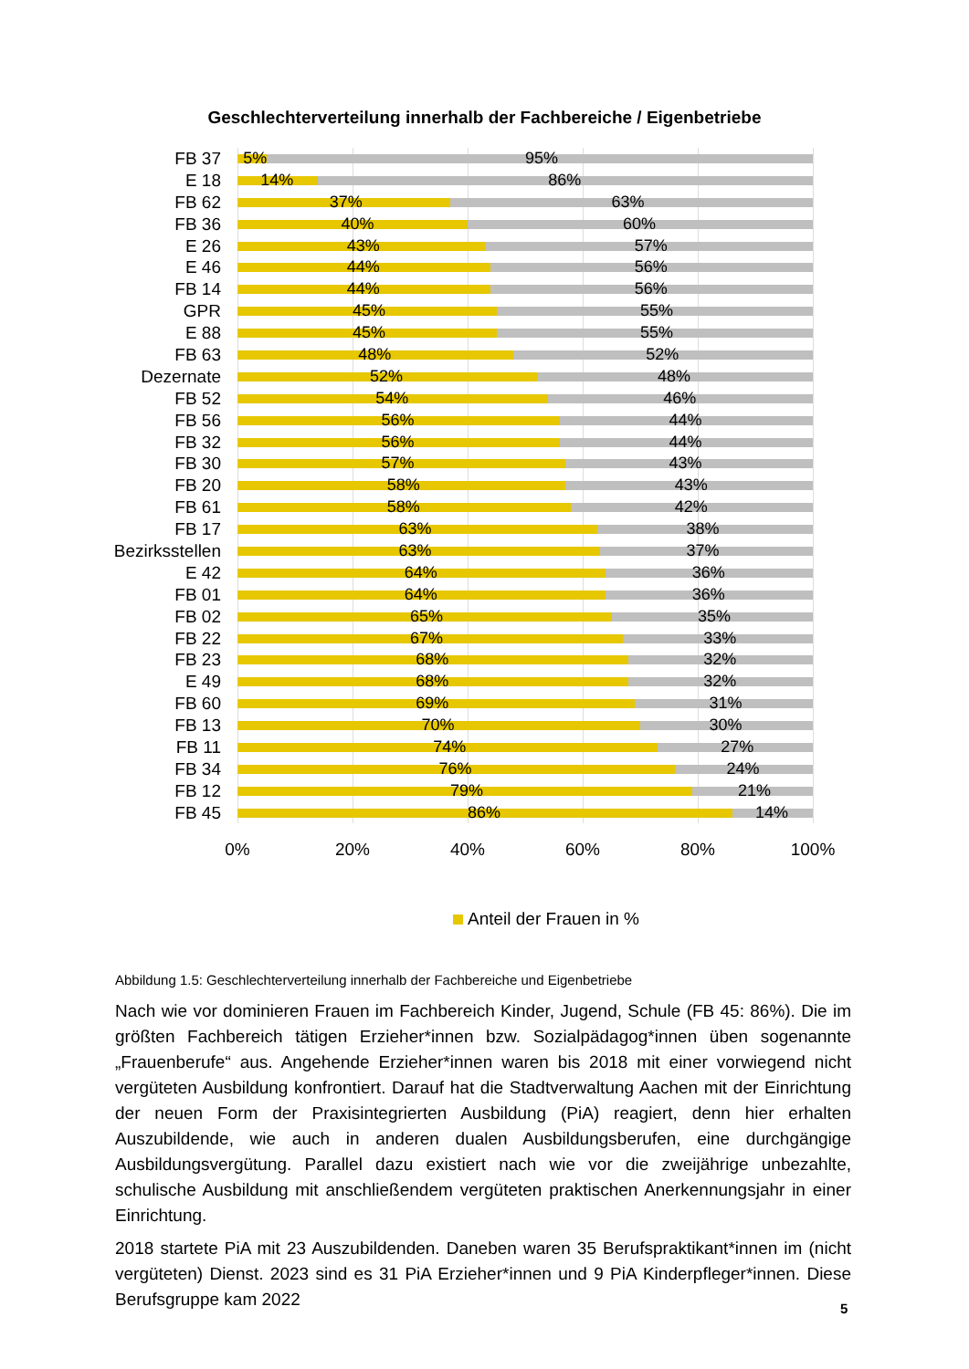Geschlechterverteilung innerhalb der Fachbereiche / Eigenbetriebe
FB 37
5% 95%
E 18
14% 86%
FB 62
37% 63%
FB 36
40% 60%
E 26
43% 57%
E 46
44% 56%
FB 14
44% 56%
GPR
45% 55%
E 88
45% 55%
FB 63
48% 52%
Dezernate
52% 48%
FB 52
54% 46%
FB 56
56% 44%
FB 32
56% 44%
FB 30
57% 43%
FB 20
58% 43%
FB 61
58% 42%
FB 17
63% 38%
Bezirksstellen
63% 37%
E 42
64% 36%
FB 01
64% 36%
FB 02
65% 35%
FB 22
67% 33%
FB 23
68% 32%
E 49
68% 32%
FB 60
69% 31%
FB 13
70% 30%
FB 11
74% 27%
FB 34
76% 24%
FB 12
79% 21%
FB 45
86% 14%
0% 20% 40% 60% 80% 100%
Anteil der Frauen in %
Abbildung 1.5: Geschlechterverteilung innerhalb der Fachbereiche und Eigenbetriebe
Nach wie vor dominieren Frauen im Fachbereich Kinder, Jugend, Schule (FB 45: 86%). Die im größten Fachbereich tätigen Erzieher*innen bzw. Sozialpädagog*innen üben sogenannte „Frauenberufe“ aus. Angehende Erzieher*innen waren bis 2018 mit einer vorwiegend nicht vergüteten Ausbildung konfrontiert. Darauf hat die Stadtverwaltung Aachen mit der Einrichtung der neuen Form der Praxisintegrierten Ausbildung (PiA) reagiert, denn hier erhalten Auszubildende, wie auch in anderen dualen Ausbildungsberufen, eine durchgängige Ausbildungsvergütung. Parallel dazu existiert nach wie vor die zweijährige unbezahlte, schulische Ausbildung mit anschließendem vergüteten praktischen Anerkennungsjahr in einer Einrichtung.
2018 startete PiA mit 23 Auszubildenden. Daneben waren 35 Berufspraktikant*innen im (nicht vergüteten) Dienst. 2023 sind es 31 PiA Erzieher*innen und 9 PiA Kinderpfleger*innen. Diese Berufsgruppe kam 2022
5